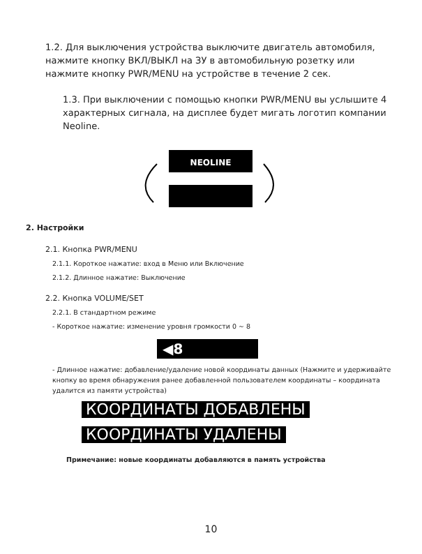1.2. Для выключения устройства выключите двигатель автомобиля, нажмите кнопку ВКЛ/ВЫКЛ на ЗУ в автомобильную розетку или нажмите кнопку PWR/MENU на устройстве в течение 2 сек.
1.3. При выключении с помощью кнопки PWR/MENU вы услышите 4 характерных сигнала, на дисплее будет мигать логотип компании Neoline.
NEOLINE
2. Настройки
2.1. Кнопка PWR/MENU
2.1.1. Короткое нажатие: вход в Меню или Включение
2.1.2. Длинное нажатие: Выключение
2.2. Кнопка VOLUME/SET
2.2.1. В стандартном режиме
- Короткое нажатие: изменение уровня громкости 0 ~ 8
◀8
- Длинное нажатие: добавление/удаление новой координаты данных (Нажмите и удерживайте кнопку во время обнаружения ранее добавленной пользователем координаты – координата удалится из памяти устройства)
КООРДИНАТЫ ДОБАВЛЕНЫ
КООРДИНАТЫ УДАЛЕНЫ
Примечание: новые координаты добавляются в память устройства
10